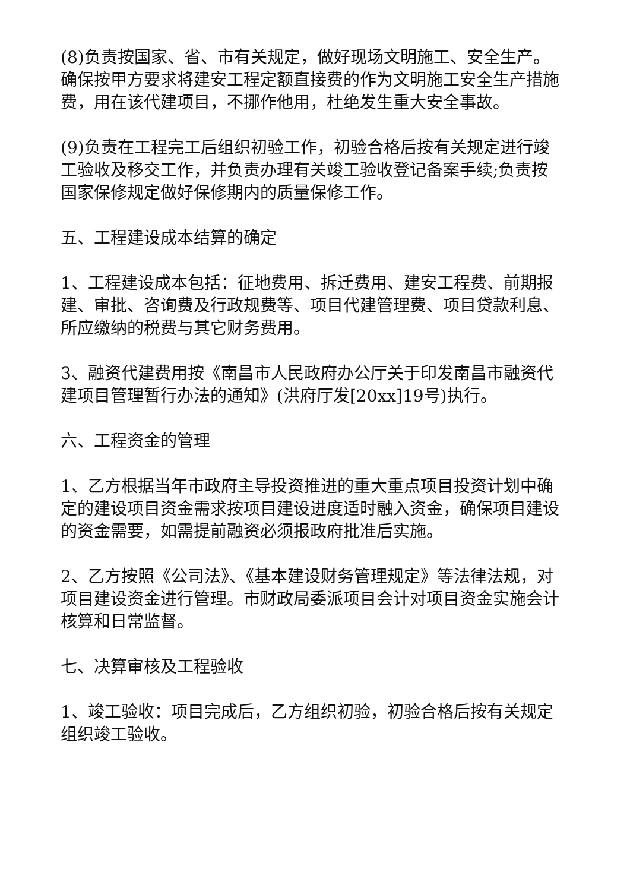(8)负责按国家、省、市有关规定，做好现场文明施工、安全生产。确保按甲方要求将建安工程定额直接费的作为文明施工安全生产措施费，用在该代建项目，不挪作他用，杜绝发生重大安全事故。
(9)负责在工程完工后组织初验工作，初验合格后按有关规定进行竣工验收及移交工作，并负责办理有关竣工验收登记备案手续;负责按国家保修规定做好保修期内的质量保修工作。
五、工程建设成本结算的确定
1、工程建设成本包括：征地费用、拆迁费用、建安工程费、前期报建、审批、咨询费及行政规费等、项目代建管理费、项目贷款利息、所应缴纳的税费与其它财务费用。
3、融资代建费用按《南昌市人民政府办公厅关于印发南昌市融资代建项目管理暂行办法的通知》(洪府厅发[20xx]19号)执行。
六、工程资金的管理
1、乙方根据当年市政府主导投资推进的重大重点项目投资计划中确定的建设项目资金需求按项目建设进度适时融入资金，确保项目建设的资金需要，如需提前融资必须报政府批准后实施。
2、乙方按照《公司法》、《基本建设财务管理规定》等法律法规，对项目建设资金进行管理。市财政局委派项目会计对项目资金实施会计核算和日常监督。
七、决算审核及工程验收
1、竣工验收：项目完成后，乙方组织初验，初验合格后按有关规定组织竣工验收。